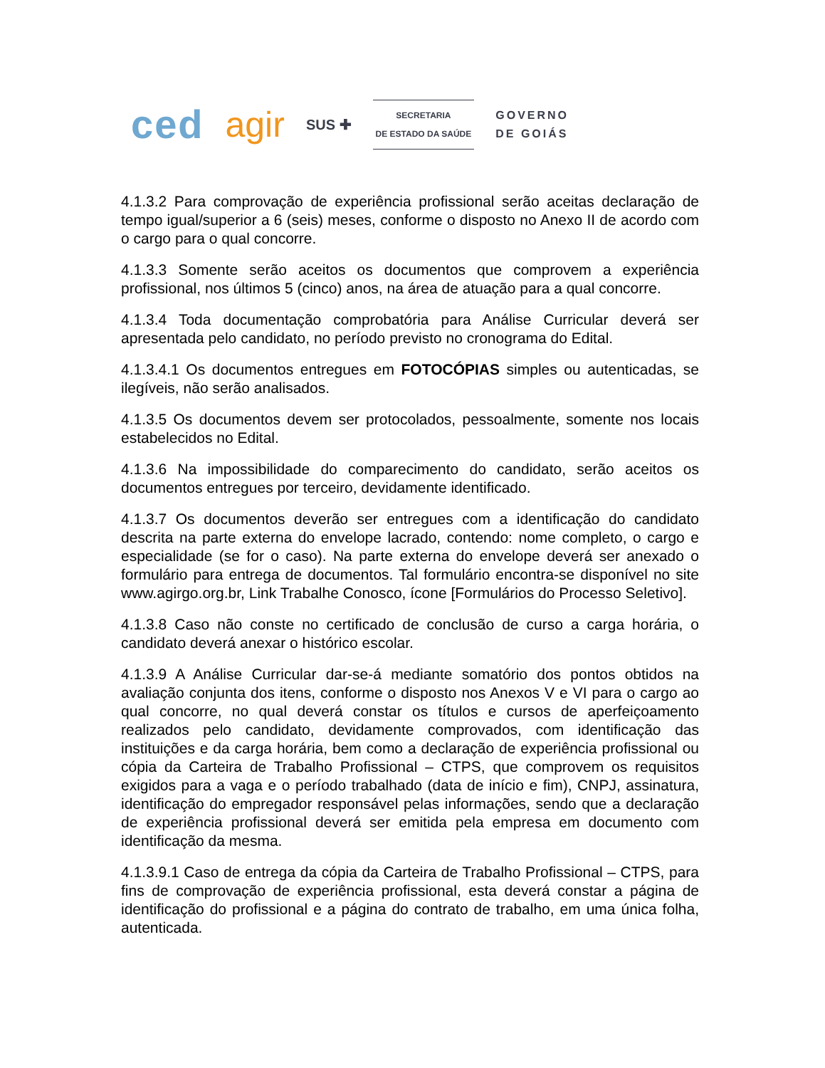ced agir SUS ✚
SECRETARIA
DE ESTADO DA SAÚDE
GOVERNO
DE GOIÁS
4.1.3.2 Para comprovação de experiência profissional serão aceitas declaração de tempo igual/superior a 6 (seis) meses, conforme o disposto no Anexo II de acordo com o cargo para o qual concorre.
4.1.3.3 Somente serão aceitos os documentos que comprovem a experiência profissional, nos últimos 5 (cinco) anos, na área de atuação para a qual concorre.
4.1.3.4 Toda documentação comprobatória para Análise Curricular deverá ser apresentada pelo candidato, no período previsto no cronograma do Edital.
4.1.3.4.1 Os documentos entregues em FOTOCÓPIAS simples ou autenticadas, se ilegíveis, não serão analisados.
4.1.3.5 Os documentos devem ser protocolados, pessoalmente, somente nos locais estabelecidos no Edital.
4.1.3.6 Na impossibilidade do comparecimento do candidato, serão aceitos os documentos entregues por terceiro, devidamente identificado.
4.1.3.7 Os documentos deverão ser entregues com a identificação do candidato descrita na parte externa do envelope lacrado, contendo: nome completo, o cargo e especialidade (se for o caso). Na parte externa do envelope deverá ser anexado o formulário para entrega de documentos. Tal formulário encontra-se disponível no site www.agirgo.org.br, Link Trabalhe Conosco, ícone [Formulários do Processo Seletivo].
4.1.3.8 Caso não conste no certificado de conclusão de curso a carga horária, o candidato deverá anexar o histórico escolar.
4.1.3.9 A Análise Curricular dar-se-á mediante somatório dos pontos obtidos na avaliação conjunta dos itens, conforme o disposto nos Anexos V e VI para o cargo ao qual concorre, no qual deverá constar os títulos e cursos de aperfeiçoamento realizados pelo candidato, devidamente comprovados, com identificação das instituições e da carga horária, bem como a declaração de experiência profissional ou cópia da Carteira de Trabalho Profissional – CTPS, que comprovem os requisitos exigidos para a vaga e o período trabalhado (data de início e fim), CNPJ, assinatura, identificação do empregador responsável pelas informações, sendo que a declaração de experiência profissional deverá ser emitida pela empresa em documento com identificação da mesma.
4.1.3.9.1 Caso de entrega da cópia da Carteira de Trabalho Profissional – CTPS, para fins de comprovação de experiência profissional, esta deverá constar a página de identificação do profissional e a página do contrato de trabalho, em uma única folha, autenticada.